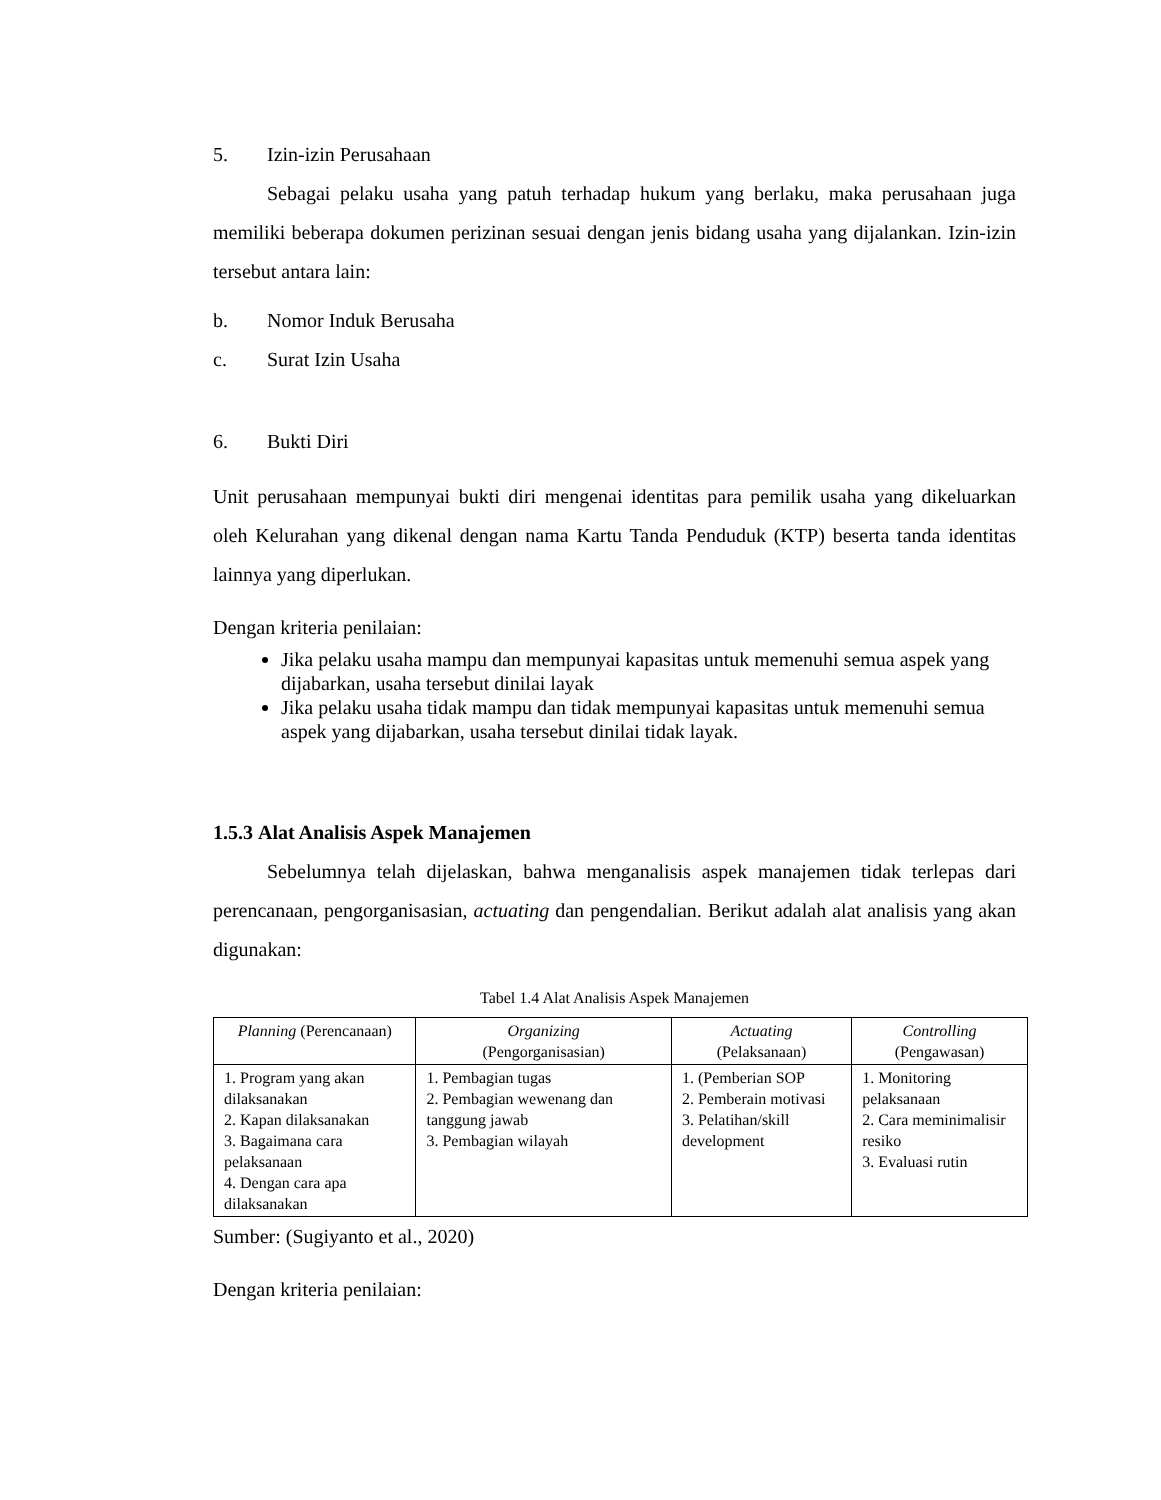5. Izin-izin Perusahaan
Sebagai pelaku usaha yang patuh terhadap hukum yang berlaku, maka perusahaan juga memiliki beberapa dokumen perizinan sesuai dengan jenis bidang usaha yang dijalankan. Izin-izin tersebut antara lain:
b. Nomor Induk Berusaha
c. Surat Izin Usaha
6. Bukti Diri
Unit perusahaan mempunyai bukti diri mengenai identitas para pemilik usaha yang dikeluarkan oleh Kelurahan yang dikenal dengan nama Kartu Tanda Penduduk (KTP) beserta tanda identitas lainnya yang diperlukan.
Dengan kriteria penilaian:
Jika pelaku usaha mampu dan mempunyai kapasitas untuk memenuhi semua aspek yang dijabarkan, usaha tersebut dinilai layak
Jika pelaku usaha tidak mampu dan tidak mempunyai kapasitas untuk memenuhi semua aspek yang dijabarkan, usaha tersebut dinilai tidak layak.
1.5.3 Alat Analisis Aspek Manajemen
Sebelumnya telah dijelaskan, bahwa menganalisis aspek manajemen tidak terlepas dari perencanaan, pengorganisasian, actuating dan pengendalian. Berikut adalah alat analisis yang akan digunakan:
Tabel 1.4 Alat Analisis Aspek Manajemen
| Planning (Perencanaan) | Organizing (Pengorganisasian) | Actuating (Pelaksanaan) | Controlling (Pengawasan) |
| --- | --- | --- | --- |
| 1. Program yang akan dilaksanakan 2. Kapan dilaksanakan 3. Bagaimana cara pelaksanaan 4. Dengan cara apa dilaksanakan | 1. Pembagian tugas 2. Pembagian wewenang dan tanggung jawab 3. Pembagian wilayah | 1. (Pemberian SOP 2. Pemberain motivasi 3. Pelatihan/skill development | 1. Monitoring pelaksanaan 2. Cara meminimalisir resiko 3. Evaluasi rutin |
Sumber: (Sugiyanto et al., 2020)
Dengan kriteria penilaian: